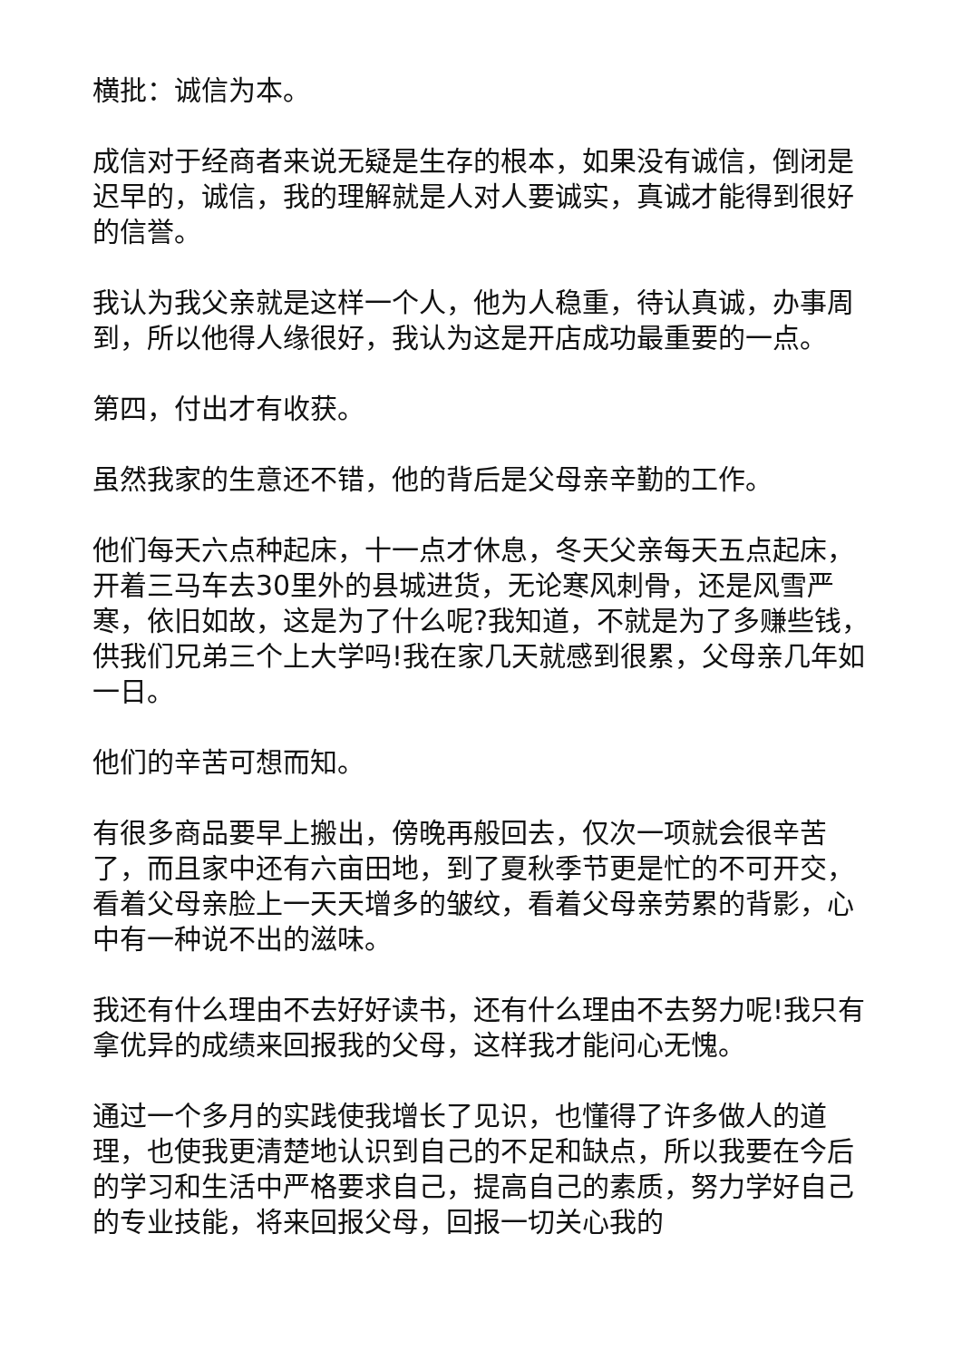横批：诚信为本。
成信对于经商者来说无疑是生存的根本，如果没有诚信，倒闭是迟早的，诚信，我的理解就是人对人要诚实，真诚才能得到很好的信誉。
我认为我父亲就是这样一个人，他为人稳重，待认真诚，办事周到，所以他得人缘很好，我认为这是开店成功最重要的一点。
第四，付出才有收获。
虽然我家的生意还不错，他的背后是父母亲辛勤的工作。
他们每天六点种起床，十一点才休息，冬天父亲每天五点起床，开着三马车去30里外的县城进货，无论寒风刺骨，还是风雪严寒，依旧如故，这是为了什么呢?我知道，不就是为了多赚些钱，供我们兄弟三个上大学吗!我在家几天就感到很累，父母亲几年如一日。
他们的辛苦可想而知。
有很多商品要早上搬出，傍晚再般回去，仅次一项就会很辛苦了，而且家中还有六亩田地，到了夏秋季节更是忙的不可开交，看着父母亲脸上一天天增多的皱纹，看着父母亲劳累的背影，心中有一种说不出的滋味。
我还有什么理由不去好好读书，还有什么理由不去努力呢!我只有拿优异的成绩来回报我的父母，这样我才能问心无愧。
通过一个多月的实践使我增长了见识，也懂得了许多做人的道理，也使我更清楚地认识到自己的不足和缺点，所以我要在今后的学习和生活中严格要求自己，提高自己的素质，努力学好自己的专业技能，将来回报父母，回报一切关心我的